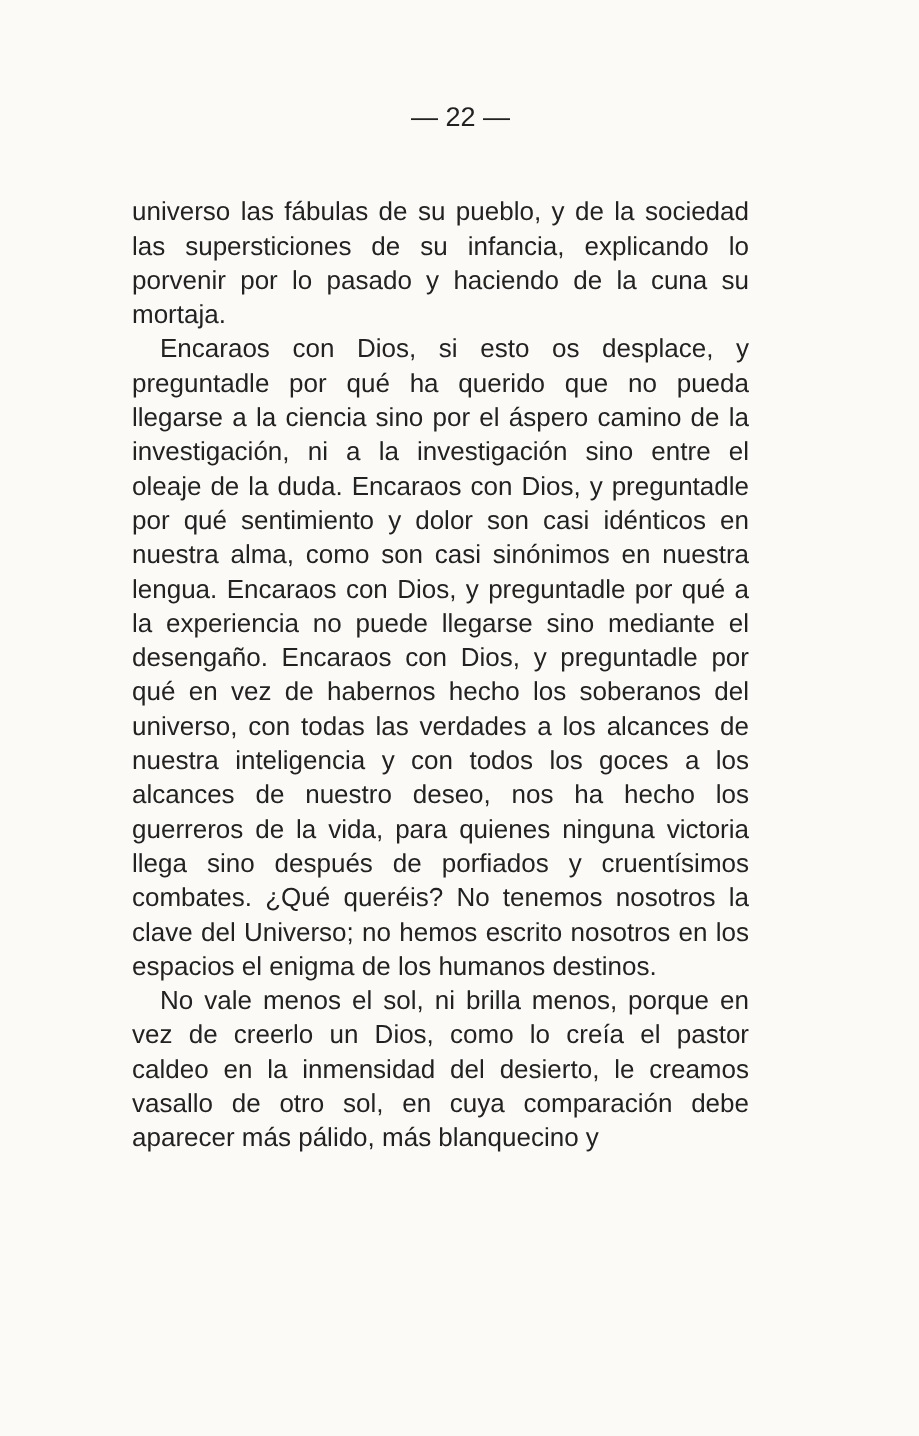— 22 —
universo las fábulas de su pueblo, y de la sociedad las supersticiones de su infancia, explicando lo porvenir por lo pasado y haciendo de la cuna su mortaja.
Encaraos con Dios, si esto os desplace, y preguntadle por qué ha querido que no pueda llegarse a la ciencia sino por el áspero camino de la investigación, ni a la investigación sino entre el oleaje de la duda. Encaraos con Dios, y preguntadle por qué sentimiento y dolor son casi idénticos en nuestra alma, como son casi sinónimos en nuestra lengua. Encaraos con Dios, y preguntadle por qué a la experiencia no puede llegarse sino mediante el desengaño. Encaraos con Dios, y preguntadle por qué en vez de habernos hecho los soberanos del universo, con todas las verdades a los alcances de nuestra inteligencia y con todos los goces a los alcances de nuestro deseo, nos ha hecho los guerreros de la vida, para quienes ninguna victoria llega sino después de porfiados y cruentísimos combates. ¿Qué queréis? No tenemos nosotros la clave del Universo; no hemos escrito nosotros en los espacios el enigma de los humanos destinos.
No vale menos el sol, ni brilla menos, porque en vez de creerlo un Dios, como lo creía el pastor caldeo en la inmensidad del desierto, le creamos vasallo de otro sol, en cuya comparación debe aparecer más pálido, más blanquecino y